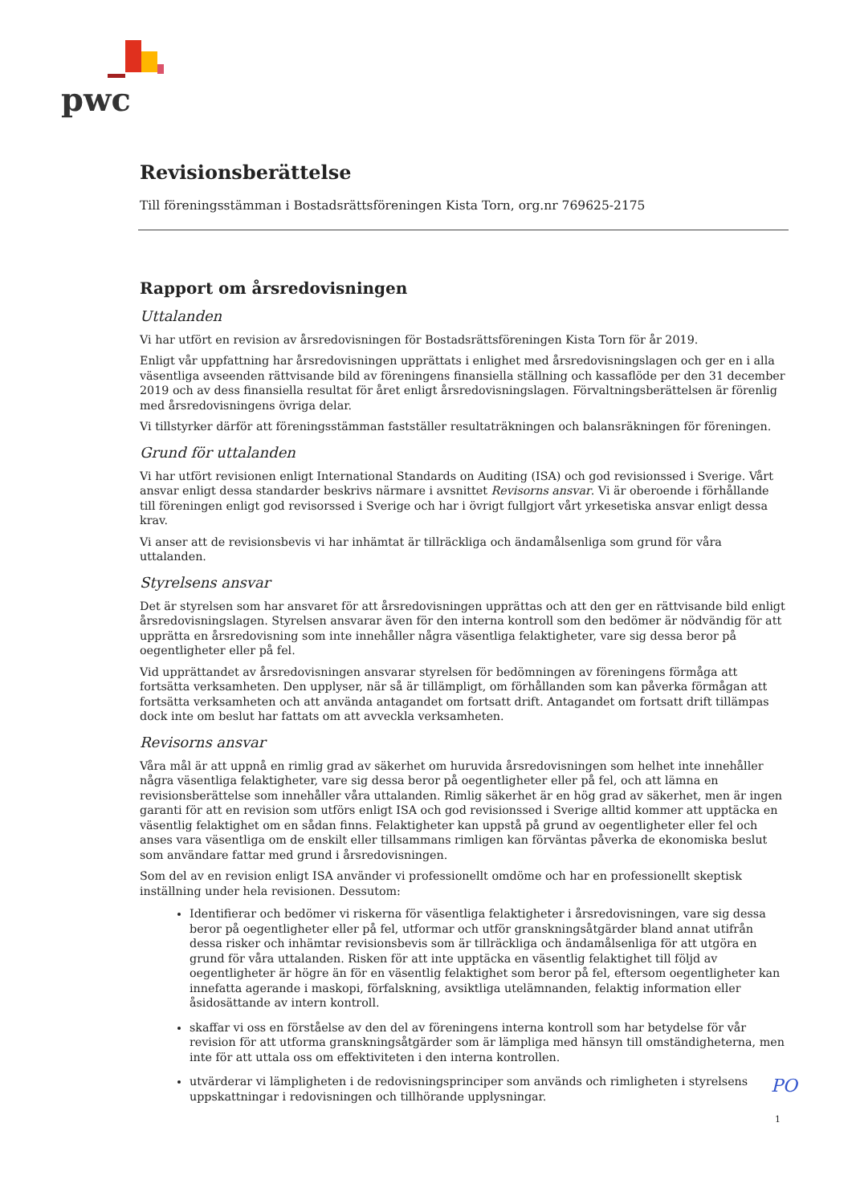pwc
Revisionsberättelse
Till föreningsstämman i Bostadsrättsföreningen Kista Torn, org.nr 769625-2175
Rapport om årsredovisningen
Uttalanden
Vi har utfört en revision av årsredovisningen för Bostadsrättsföreningen Kista Torn för år 2019.
Enligt vår uppfattning har årsredovisningen upprättats i enlighet med årsredovisningslagen och ger en i alla väsentliga avseenden rättvisande bild av föreningens finansiella ställning och kassaflöde per den 31 december 2019 och av dess finansiella resultat för året enligt årsredovisningslagen. Förvaltningsberättelsen är förenlig med årsredovisningens övriga delar.
Vi tillstyrker därför att föreningsstämman fastställer resultaträkningen och balansräkningen för föreningen.
Grund för uttalanden
Vi har utfört revisionen enligt International Standards on Auditing (ISA) och god revisionssed i Sverige. Vårt ansvar enligt dessa standarder beskrivs närmare i avsnittet Revisorns ansvar. Vi är oberoende i förhållande till föreningen enligt god revisorssed i Sverige och har i övrigt fullgjort vårt yrkesetiska ansvar enligt dessa krav.
Vi anser att de revisionsbevis vi har inhämtat är tillräckliga och ändamålsenliga som grund för våra uttalanden.
Styrelsens ansvar
Det är styrelsen som har ansvaret för att årsredovisningen upprättas och att den ger en rättvisande bild enligt årsredovisningslagen. Styrelsen ansvarar även för den interna kontroll som den bedömer är nödvändig för att upprätta en årsredovisning som inte innehåller några väsentliga felaktigheter, vare sig dessa beror på oegentligheter eller på fel.
Vid upprättandet av årsredovisningen ansvarar styrelsen för bedömningen av föreningens förmåga att fortsätta verksamheten. Den upplyser, när så är tillämpligt, om förhållanden som kan påverka förmågan att fortsätta verksamheten och att använda antagandet om fortsatt drift. Antagandet om fortsatt drift tillämpas dock inte om beslut har fattats om att avveckla verksamheten.
Revisorns ansvar
Våra mål är att uppnå en rimlig grad av säkerhet om huruvida årsredovisningen som helhet inte innehåller några väsentliga felaktigheter, vare sig dessa beror på oegentligheter eller på fel, och att lämna en revisionsberättelse som innehåller våra uttalanden. Rimlig säkerhet är en hög grad av säkerhet, men är ingen garanti för att en revision som utförs enligt ISA och god revisionssed i Sverige alltid kommer att upptäcka en väsentlig felaktighet om en sådan finns. Felaktigheter kan uppstå på grund av oegentligheter eller fel och anses vara väsentliga om de enskilt eller tillsammans rimligen kan förväntas påverka de ekonomiska beslut som användare fattar med grund i årsredovisningen.
Som del av en revision enligt ISA använder vi professionellt omdöme och har en professionellt skeptisk inställning under hela revisionen. Dessutom:
Identifierar och bedömer vi riskerna för väsentliga felaktigheter i årsredovisningen, vare sig dessa beror på oegentligheter eller på fel, utformar och utför granskningsåtgärder bland annat utifrån dessa risker och inhämtar revisionsbevis som är tillräckliga och ändamålsenliga för att utgöra en grund för våra uttalanden. Risken för att inte upptäcka en väsentlig felaktighet till följd av oegentligheter är högre än för en väsentlig felaktighet som beror på fel, eftersom oegentligheter kan innefatta agerande i maskopi, förfalskning, avsiktliga utelämnanden, felaktig information eller åsidosättande av intern kontroll.
skaffar vi oss en förståelse av den del av föreningens interna kontroll som har betydelse för vår revision för att utforma granskningsåtgärder som är lämpliga med hänsyn till omständigheterna, men inte för att uttala oss om effektiviteten i den interna kontrollen.
utvärderar vi lämpligheten i de redovisningsprinciper som används och rimligheten i styrelsens uppskattningar i redovisningen och tillhörande upplysningar.
PO
1